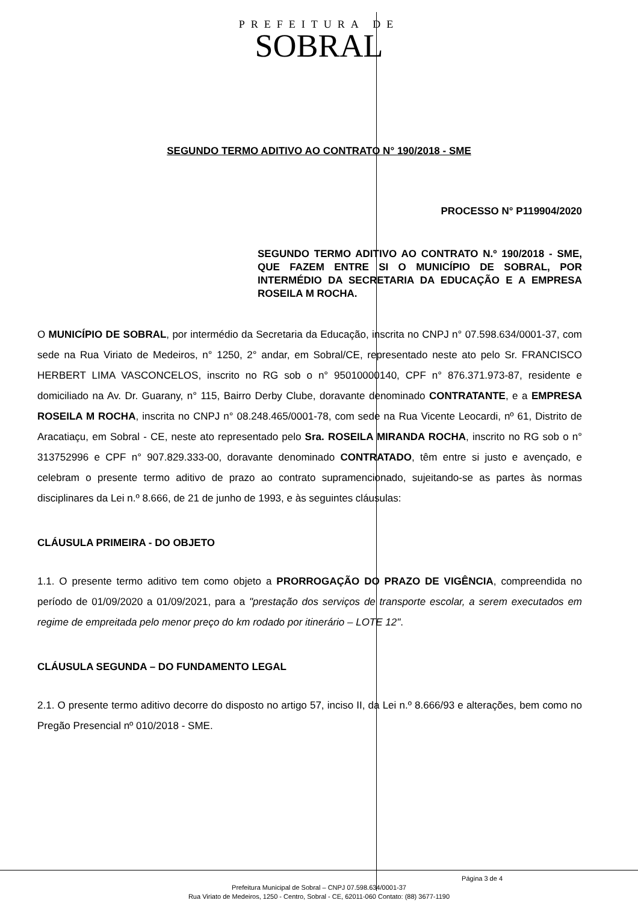PREFEITURA DE
SOBRAL
SEGUNDO TERMO ADITIVO AO CONTRATO N° 190/2018 - SME
PROCESSO N° P119904/2020
SEGUNDO TERMO ADITIVO AO CONTRATO N.º 190/2018 - SME, QUE FAZEM ENTRE SI O MUNICÍPIO DE SOBRAL, POR INTERMÉDIO DA SECRETARIA DA EDUCAÇÃO E A EMPRESA ROSEILA M ROCHA.
O MUNICÍPIO DE SOBRAL, por intermédio da Secretaria da Educação, inscrita no CNPJ n° 07.598.634/0001-37, com sede na Rua Viriato de Medeiros, n° 1250, 2° andar, em Sobral/CE, representado neste ato pelo Sr. FRANCISCO HERBERT LIMA VASCONCELOS, inscrito no RG sob o n° 95010000140, CPF n° 876.371.973-87, residente e domiciliado na Av. Dr. Guarany, n° 115, Bairro Derby Clube, doravante denominado CONTRATANTE, e a EMPRESA ROSEILA M ROCHA, inscrita no CNPJ n° 08.248.465/0001-78, com sede na Rua Vicente Leocardi, nº 61, Distrito de Aracatiaçu, em Sobral - CE, neste ato representado pelo Sra. ROSEILA MIRANDA ROCHA, inscrito no RG sob o n° 313752996 e CPF n° 907.829.333-00, doravante denominado CONTRATADO, têm entre si justo e avençado, e celebram o presente termo aditivo de prazo ao contrato supramencionado, sujeitando-se as partes às normas disciplinares da Lei n.º 8.666, de 21 de junho de 1993, e às seguintes cláusulas:
CLÁUSULA PRIMEIRA - DO OBJETO
1.1. O presente termo aditivo tem como objeto a PRORROGAÇÃO DO PRAZO DE VIGÊNCIA, compreendida no período de 01/09/2020 a 01/09/2021, para a "prestação dos serviços de transporte escolar, a serem executados em regime de empreitada pelo menor preço do km rodado por itinerário – LOTE 12".
CLÁUSULA SEGUNDA – DO FUNDAMENTO LEGAL
2.1. O presente termo aditivo decorre do disposto no artigo 57, inciso II, da Lei n.º 8.666/93 e alterações, bem como no Pregão Presencial nº 010/2018 - SME.
Página 3 de 4
Prefeitura Municipal de Sobral – CNPJ 07.598.634/0001-37
Rua Viriato de Medeiros, 1250 - Centro, Sobral - CE, 62011-060 Contato: (88) 3677-1190